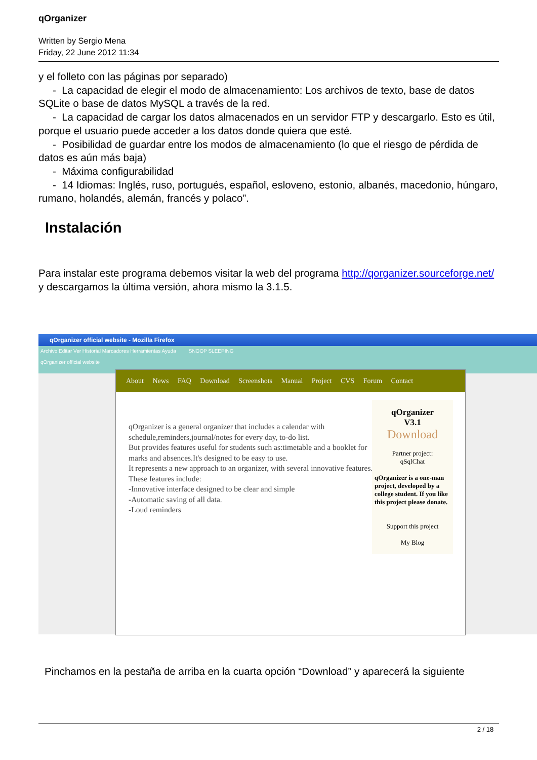qOrganizer
Written by Sergio Mena
Friday, 22 June 2012 11:34
y el folleto con las páginas por separado)
- La capacidad de elegir el modo de almacenamiento: Los archivos de texto, base de datos SQLite o base de datos MySQL a través de la red.
- La capacidad de cargar los datos almacenados en un servidor FTP y descargarlo. Esto es útil, porque el usuario puede acceder a los datos donde quiera que esté.
- Posibilidad de guardar entre los modos de almacenamiento (lo que el riesgo de pérdida de datos es aún más baja)
- Máxima configurabilidad
- 14 Idiomas: Inglés, ruso, portugués, español, esloveno, estonio, albanés, macedonio, húngaro, rumano, holandés, alemán, francés y polaco”.
Instalación
Para instalar este programa debemos visitar la web del programa http://qorganizer.sourceforge.net/ y descargamos la última versión, ahora mismo la 3.1.5.
qOrganizer official website - Mozilla Firefox
Archivo Editar Ver Historial Marcadores Herramientas Ayuda SNOOP SLEEPING
qOrganizer official website
About News FAQ Download Screenshots Manual Project CVS Forum Contact
qOrganizer is a general organizer that includes a calendar with schedule,reminders,journal/notes for every day, to-do list.
But provides features useful for students such as:timetable and a booklet for marks and absences.It's designed to be easy to use.
It represents a new approach to an organizer, with several innovative features.
These features include:
-Innovative interface designed to be clear and simple
-Automatic saving of all data.
-Loud reminders
qOrganizer
V3.1
Download
Partner project:
qSqlChat
qOrganizer is a one-man project, developed by a college student. If you like this project please donate.
Support this project
My Blog
Pinchamos en la pestaña de arriba en la cuarta opción “Download” y aparecerá la siguiente
2 / 18